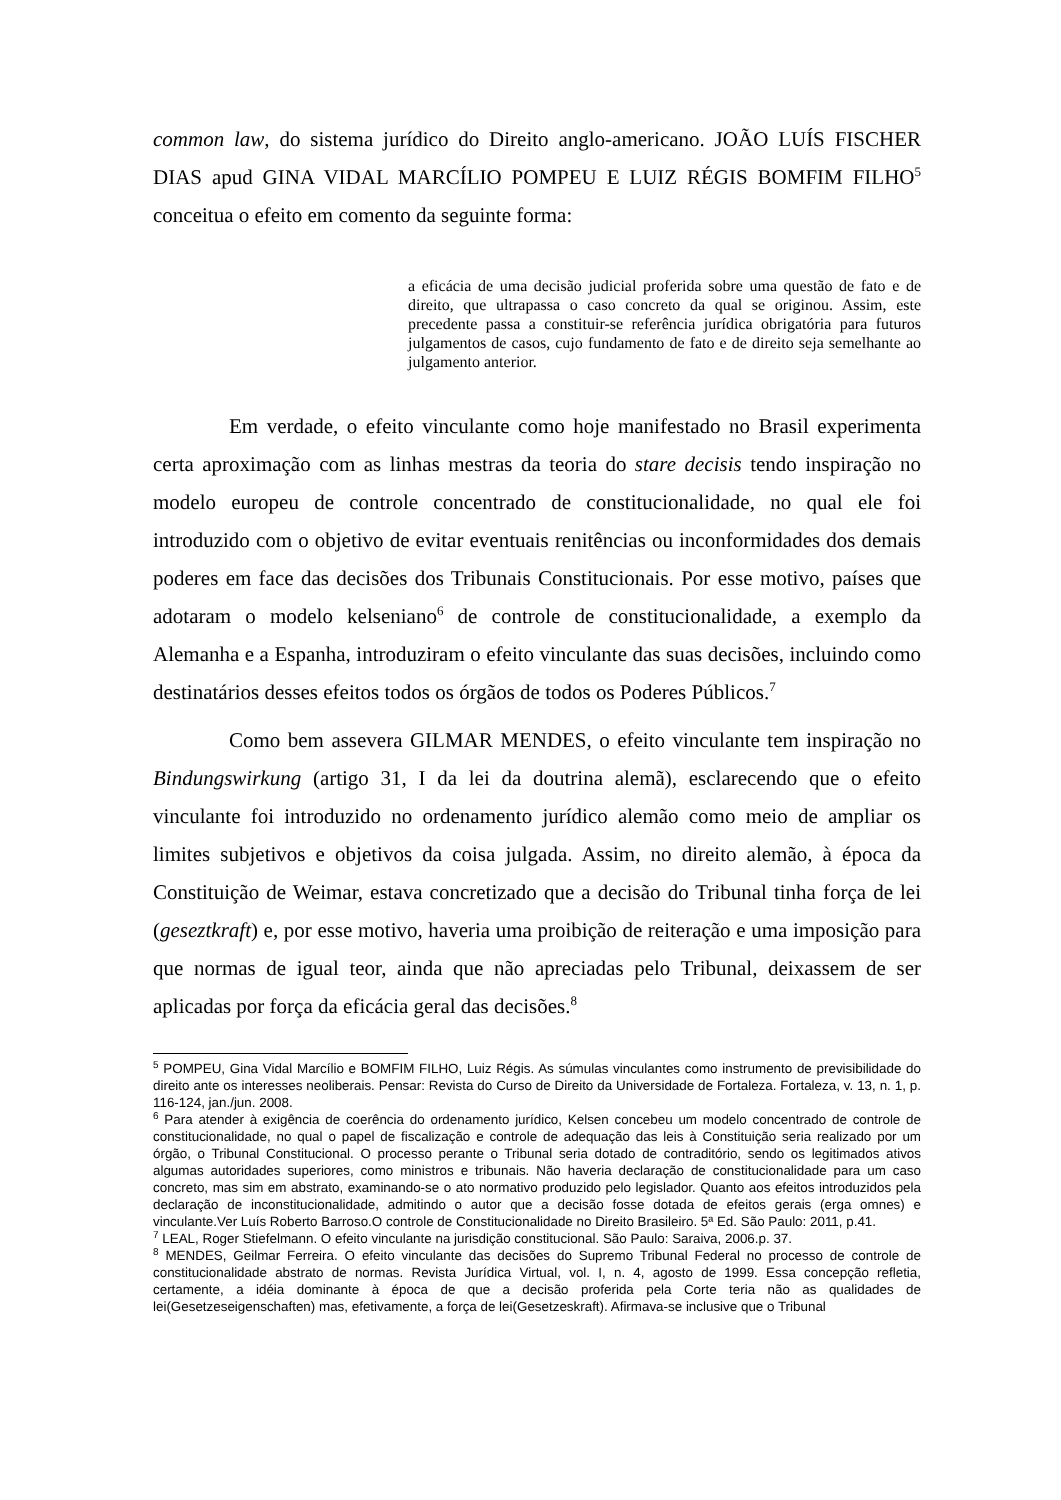common law, do sistema jurídico do Direito anglo-americano. JOÃO LUÍS FISCHER DIAS apud GINA VIDAL MARCÍLIO POMPEU E LUIZ RÉGIS BOMFIM FILHO<sup>5</sup> conceitua o efeito em comento da seguinte forma:
a eficácia de uma decisão judicial proferida sobre uma questão de fato e de direito, que ultrapassa o caso concreto da qual se originou. Assim, este precedente passa a constituir-se referência jurídica obrigatória para futuros julgamentos de casos, cujo fundamento de fato e de direito seja semelhante ao julgamento anterior.
Em verdade, o efeito vinculante como hoje manifestado no Brasil experimenta certa aproximação com as linhas mestras da teoria do stare decisis tendo inspiração no modelo europeu de controle concentrado de constitucionalidade, no qual ele foi introduzido com o objetivo de evitar eventuais renitências ou inconformidades dos demais poderes em face das decisões dos Tribunais Constitucionais. Por esse motivo, países que adotaram o modelo kelseniano<sup>6</sup> de controle de constitucionalidade, a exemplo da Alemanha e a Espanha, introduziram o efeito vinculante das suas decisões, incluindo como destinatários desses efeitos todos os órgãos de todos os Poderes Públicos.<sup>7</sup>
Como bem assevera GILMAR MENDES, o efeito vinculante tem inspiração no Bindungswirkung (artigo 31, I da lei da doutrina alemã), esclarecendo que o efeito vinculante foi introduzido no ordenamento jurídico alemão como meio de ampliar os limites subjetivos e objetivos da coisa julgada. Assim, no direito alemão, à época da Constituição de Weimar, estava concretizado que a decisão do Tribunal tinha força de lei (geseztkraft) e, por esse motivo, haveria uma proibição de reiteração e uma imposição para que normas de igual teor, ainda que não apreciadas pelo Tribunal, deixassem de ser aplicadas por força da eficácia geral das decisões.<sup>8</sup>
<sup>5</sup> POMPEU, Gina Vidal Marcílio e BOMFIM FILHO, Luiz Régis. As súmulas vinculantes como instrumento de previsibilidade do direito ante os interesses neoliberais. Pensar: Revista do Curso de Direito da Universidade de Fortaleza. Fortaleza, v. 13, n. 1, p. 116-124, jan./jun. 2008.
<sup>6</sup> Para atender à exigência de coerência do ordenamento jurídico, Kelsen concebeu um modelo concentrado de controle de constitucionalidade, no qual o papel de fiscalização e controle de adequação das leis à Constituição seria realizado por um órgão, o Tribunal Constitucional. O processo perante o Tribunal seria dotado de contraditório, sendo os legitimados ativos algumas autoridades superiores, como ministros e tribunais. Não haveria declaração de constitucionalidade para um caso concreto, mas sim em abstrato, examinando-se o ato normativo produzido pelo legislador. Quanto aos efeitos introduzidos pela declaração de inconstitucionalidade, admitindo o autor que a decisão fosse dotada de efeitos gerais (erga omnes) e vinculante.Ver Luís Roberto Barroso.O controle de Constitucionalidade no Direito Brasileiro. 5ª Ed. São Paulo: 2011, p.41.
<sup>7</sup> LEAL, Roger Stiefelmann. O efeito vinculante na jurisdição constitucional. São Paulo: Saraiva, 2006.p. 37.
<sup>8</sup> MENDES, Geilmar Ferreira. O efeito vinculante das decisões do Supremo Tribunal Federal no processo de controle de constitucionalidade abstrato de normas. Revista Jurídica Virtual, vol. I, n. 4, agosto de 1999. Essa concepção refletia, certamente, a idéia dominante à época de que a decisão proferida pela Corte teria não as qualidades de lei(Gesetzeseigenschaften) mas, efetivamente, a força de lei(Gesetzeskraft). Afirmava-se inclusive que o Tribunal